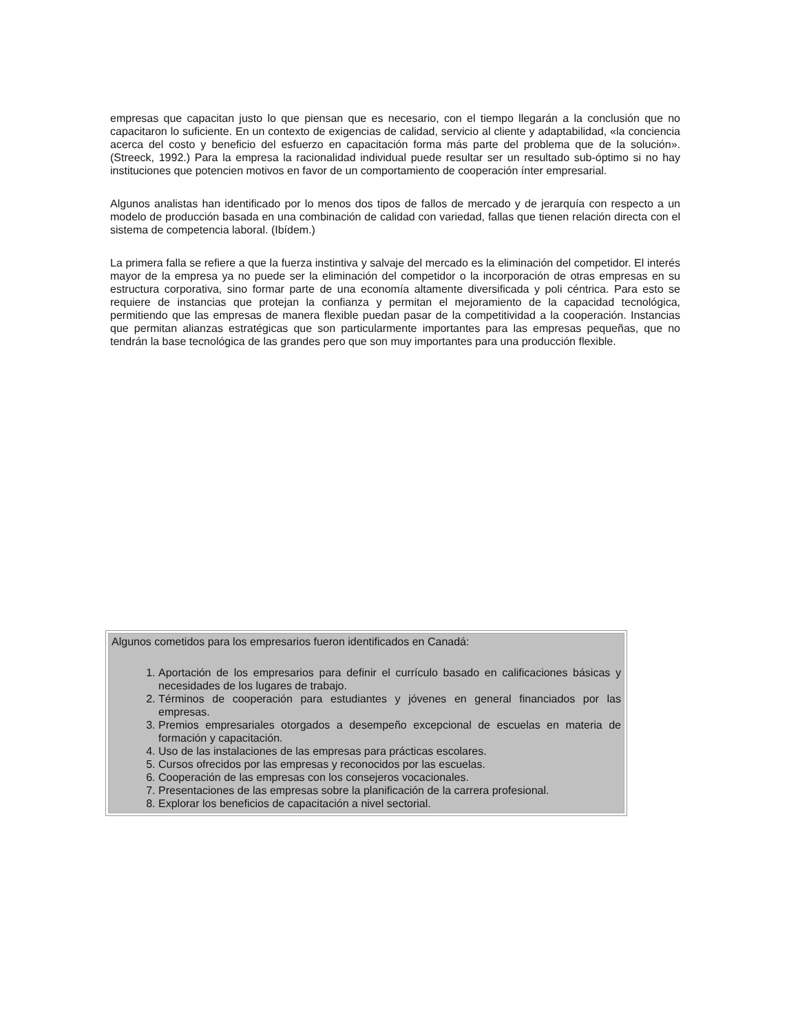empresas que capacitan justo lo que piensan que es necesario, con el tiempo llegarán a la conclusión que no capacitaron lo suficiente. En un contexto de exigencias de calidad, servicio al cliente y adaptabilidad, «la conciencia acerca del costo y beneficio del esfuerzo en capacitación forma más parte del problema que de la solución». (Streeck, 1992.) Para la empresa la racionalidad individual puede resultar ser un resultado sub-óptimo si no hay instituciones que potencien motivos en favor de un comportamiento de cooperación ínter empresarial.
Algunos analistas han identificado por lo menos dos tipos de fallos de mercado y de jerarquía con respecto a un modelo de producción basada en una combinación de calidad con variedad, fallas que tienen relación directa con el sistema de competencia laboral. (Ibídem.)
La primera falla se refiere a que la fuerza instintiva y salvaje del mercado es la eliminación del competidor. El interés mayor de la empresa ya no puede ser la eliminación del competidor o la incorporación de otras empresas en su estructura corporativa, sino formar parte de una economía altamente diversificada y poli céntrica. Para esto se requiere de instancias que protejan la confianza y permitan el mejoramiento de la capacidad tecnológica, permitiendo que las empresas de manera flexible puedan pasar de la competitividad a la cooperación. Instancias que permitan alianzas estratégicas que son particularmente importantes para las empresas pequeñas, que no tendrán la base tecnológica de las grandes pero que son muy importantes para una producción flexible.
Algunos cometidos para los empresarios fueron identificados en Canadá:
1. Aportación de los empresarios para definir el currículo basado en calificaciones básicas y necesidades de los lugares de trabajo.
2. Términos de cooperación para estudiantes y jóvenes en general financiados por las empresas.
3. Premios empresariales otorgados a desempeño excepcional de escuelas en materia de formación y capacitación.
4. Uso de las instalaciones de las empresas para prácticas escolares.
5. Cursos ofrecidos por las empresas y reconocidos por las escuelas.
6. Cooperación de las empresas con los consejeros vocacionales.
7. Presentaciones de las empresas sobre la planificación de la carrera profesional.
8. Explorar los beneficios de capacitación a nivel sectorial.